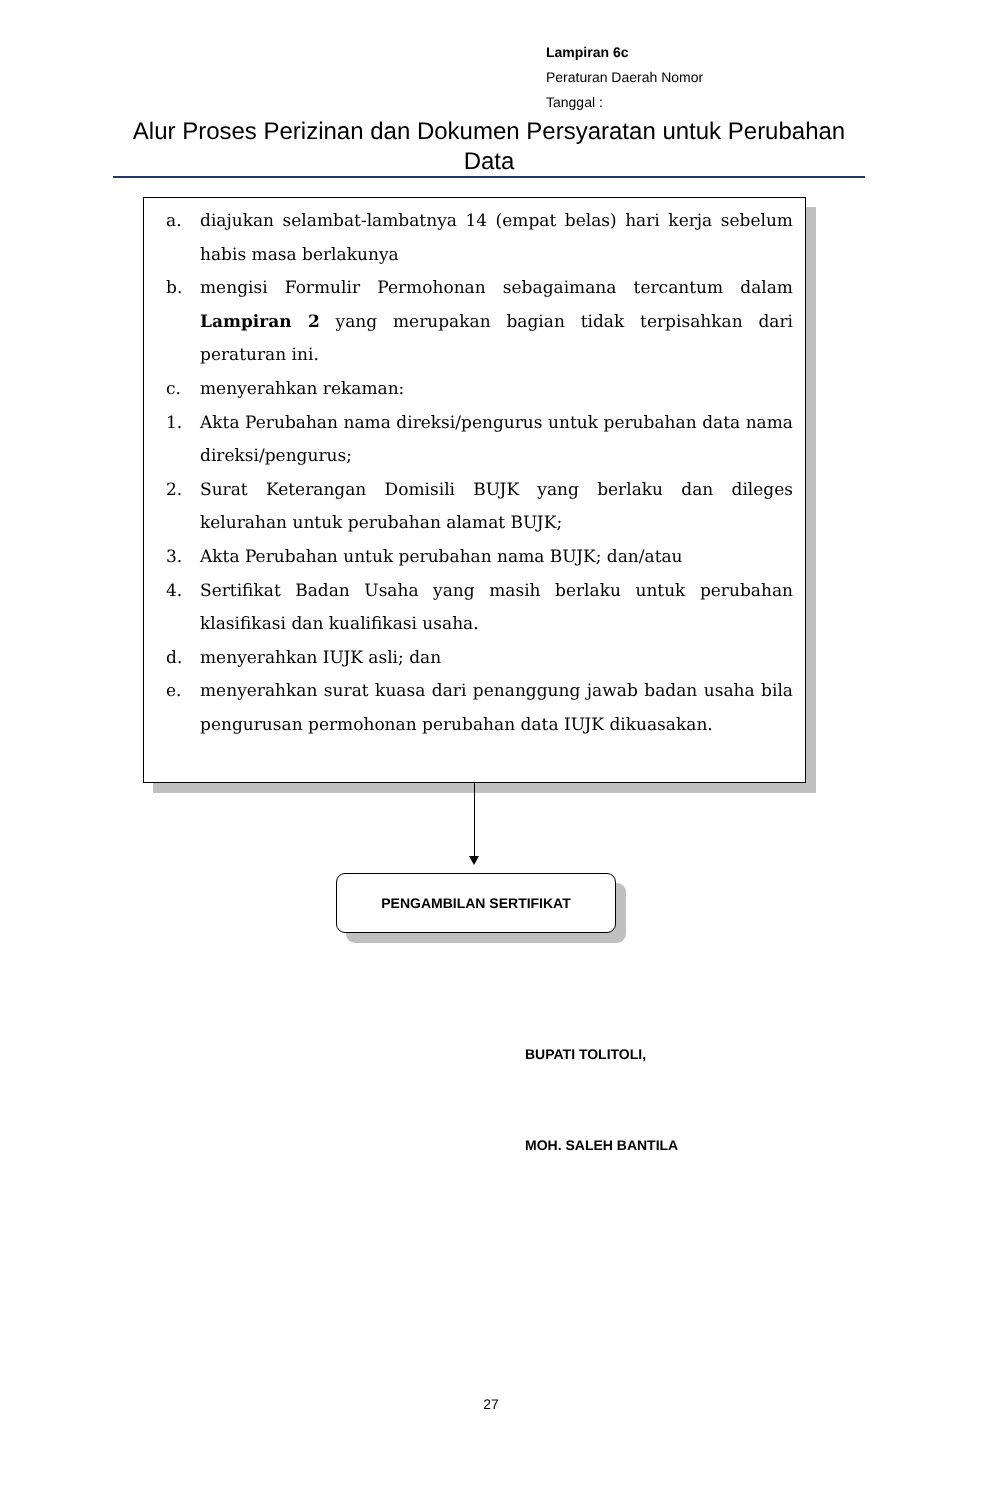Lampiran 6c
Peraturan Daerah Nomor
Tanggal :
Alur Proses Perizinan dan Dokumen Persyaratan untuk Perubahan Data
a. diajukan selambat-lambatnya 14 (empat belas) hari kerja sebelum habis masa berlakunya
b. mengisi Formulir Permohonan sebagaimana tercantum dalam Lampiran 2 yang merupakan bagian tidak terpisahkan dari peraturan ini.
c. menyerahkan rekaman:
1. Akta Perubahan nama direksi/pengurus untuk perubahan data nama direksi/pengurus;
2. Surat Keterangan Domisili BUJK yang berlaku dan dileges kelurahan untuk perubahan alamat BUJK;
3. Akta Perubahan untuk perubahan nama BUJK; dan/atau
4. Sertifikat Badan Usaha yang masih berlaku untuk perubahan klasifikasi dan kualifikasi usaha.
d. menyerahkan IUJK asli; dan
e. menyerahkan surat kuasa dari penanggung jawab badan usaha bila pengurusan permohonan perubahan data IUJK dikuasakan.
PENGAMBILAN SERTIFIKAT
BUPATI TOLITOLI,
MOH. SALEH BANTILA
27